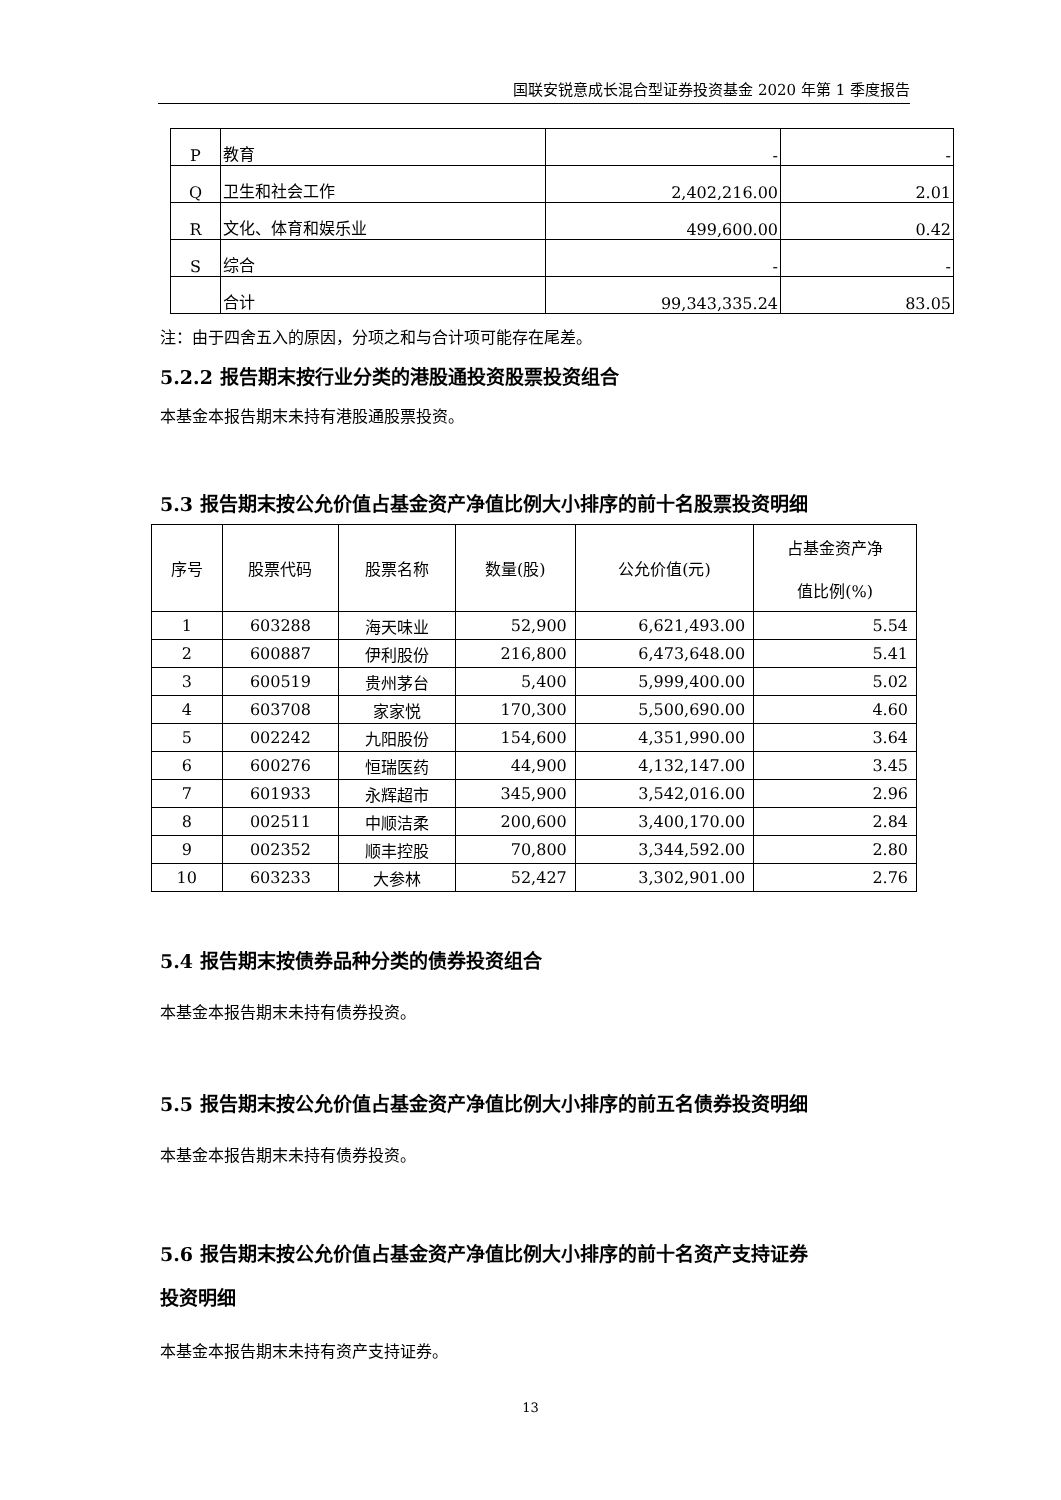国联安锐意成长混合型证券投资基金 2020 年第 1 季度报告
| P | 教育 | - | - |
| Q | 卫生和社会工作 | 2,402,216.00 | 2.01 |
| R | 文化、体育和娱乐业 | 499,600.00 | 0.42 |
| S | 综合 | - | - |
| | 合计 | 99,343,335.24 | 83.05 |
注：由于四舍五入的原因，分项之和与合计项可能存在尾差。
5.2.2 报告期末按行业分类的港股通投资股票投资组合
本基金本报告期末未持有港股通股票投资。
5.3 报告期末按公允价值占基金资产净值比例大小排序的前十名股票投资明细
| 序号 | 股票代码 | 股票名称 | 数量(股) | 公允价值(元) | 占基金资产净 值比例(%) |
| --- | --- | --- | --- | --- | --- |
| 1 | 603288 | 海天味业 | 52,900 | 6,621,493.00 | 5.54 |
| 2 | 600887 | 伊利股份 | 216,800 | 6,473,648.00 | 5.41 |
| 3 | 600519 | 贵州茅台 | 5,400 | 5,999,400.00 | 5.02 |
| 4 | 603708 | 家家悦 | 170,300 | 5,500,690.00 | 4.60 |
| 5 | 002242 | 九阳股份 | 154,600 | 4,351,990.00 | 3.64 |
| 6 | 600276 | 恒瑞医药 | 44,900 | 4,132,147.00 | 3.45 |
| 7 | 601933 | 永辉超市 | 345,900 | 3,542,016.00 | 2.96 |
| 8 | 002511 | 中顺洁柔 | 200,600 | 3,400,170.00 | 2.84 |
| 9 | 002352 | 顺丰控股 | 70,800 | 3,344,592.00 | 2.80 |
| 10 | 603233 | 大参林 | 52,427 | 3,302,901.00 | 2.76 |
5.4 报告期末按债券品种分类的债券投资组合
本基金本报告期末未持有债券投资。
5.5 报告期末按公允价值占基金资产净值比例大小排序的前五名债券投资明细
本基金本报告期末未持有债券投资。
5.6 报告期末按公允价值占基金资产净值比例大小排序的前十名资产支持证券
投资明细
本基金本报告期末未持有资产支持证券。
13